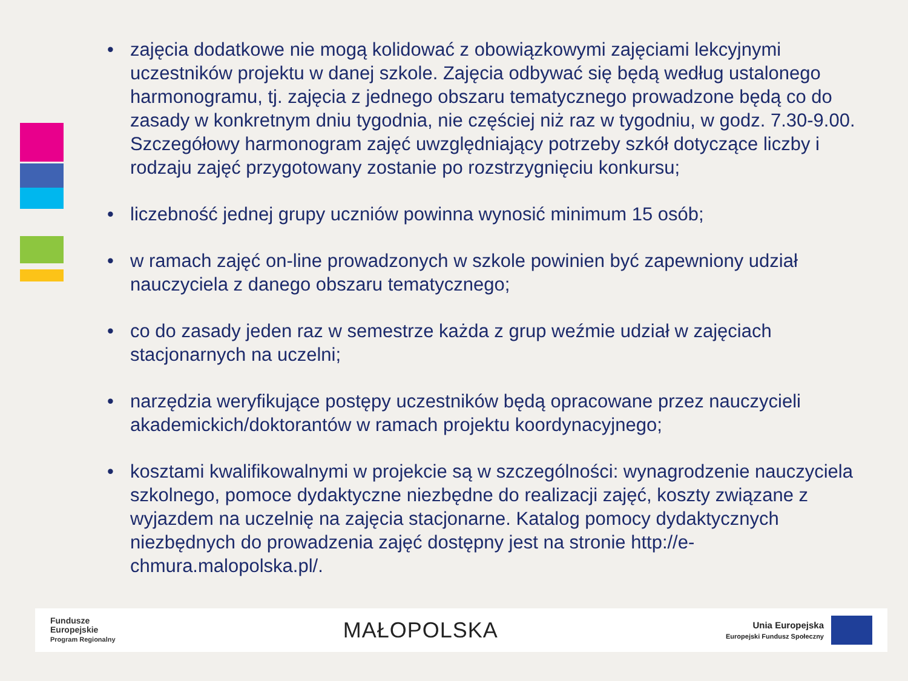• zajęcia dodatkowe nie mogą kolidować z obowiązkowymi zajęciami lekcyjnymi uczestników projektu w danej szkole. Zajęcia odbywać się będą według ustalonego harmonogramu, tj. zajęcia z jednego obszaru tematycznego prowadzone będą co do zasady w konkretnym dniu tygodnia, nie częściej niż raz w tygodniu, w godz. 7.30-9.00. Szczegółowy harmonogram zajęć uwzględniający potrzeby szkół dotyczące liczby i rodzaju zajęć przygotowany zostanie po rozstrzygnięciu konkursu;
• liczebność jednej grupy uczniów powinna wynosić minimum 15 osób;
• w ramach zajęć on-line prowadzonych w szkole powinien być zapewniony udział nauczyciela z danego obszaru tematycznego;
• co do zasady jeden raz w semestrze każda z grup weźmie udział w zajęciach stacjonarnych na uczelni;
• narzędzia weryfikujące postępy uczestników będą opracowane przez nauczycieli akademickich/doktorantów w ramach projektu koordynacyjnego;
• kosztami kwalifikowalnymi w projekcie są w szczególności: wynagrodzenie nauczyciela szkolnego, pomoce dydaktyczne niezbędne do realizacji zajęć, koszty związane z wyjazdem na uczelnię na zajęcia stacjonarne. Katalog pomocy dydaktycznych niezbędnych do prowadzenia zajęć dostępny jest na stronie http://e-chmura.malopolska.pl/.
Fundusze
Europejskie
Program Regionalny
MAŁOPOLSKA
Unia Europejska
Europejski Fundusz Społeczny